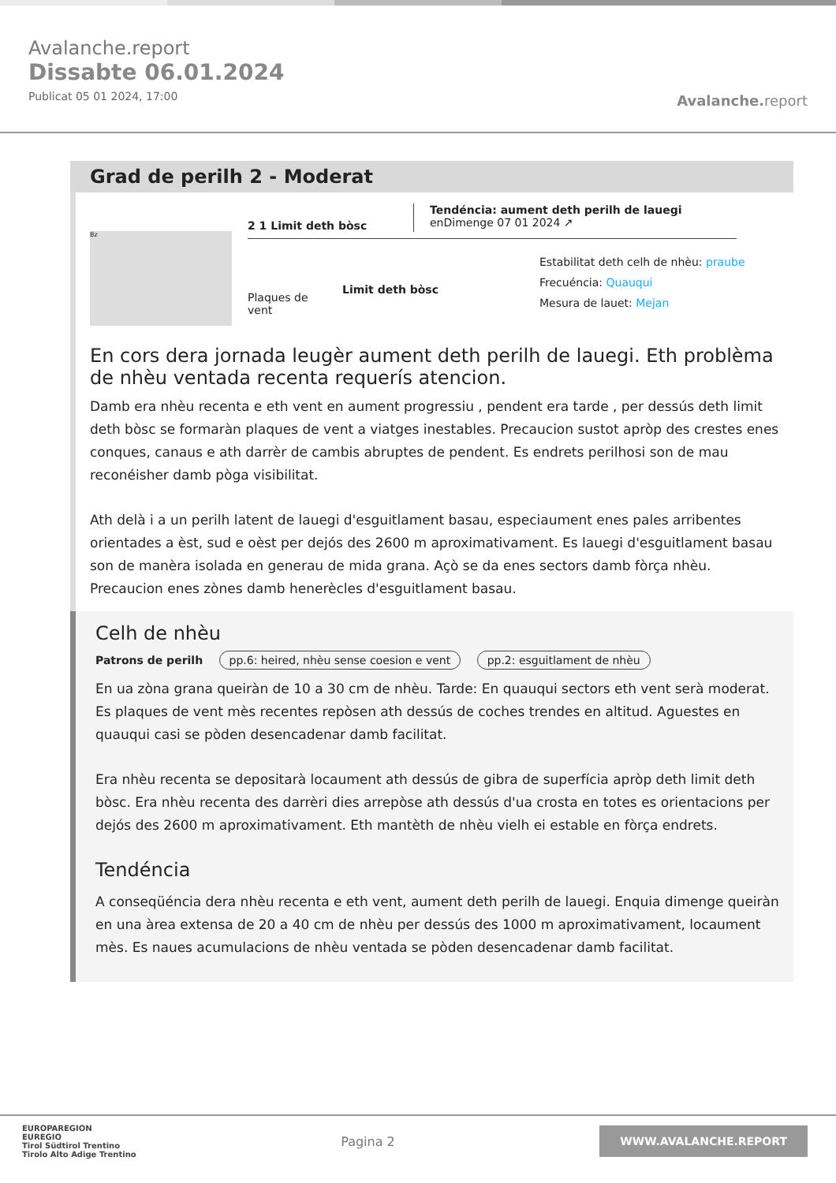Avalanche.report
Dissabte 06.01.2024
Publicat 05 01 2024, 17:00
Avalanche. report
Grad de perilh 2 - Moderat
Bz
2 1 Limit deth bòsc
Tendéncia: aument deth perilh de lauegi
enDimenge 07 01 2024 ↗
Plaques de vent
Limit deth bòsc
Estabilitat deth celh de nhèu: praube
Frecuéncia: Quauqui
Mesura de lauet: Mejan
En cors dera jornada leugèr aument deth perilh de lauegi. Eth problèma de nhèu ventada recenta requerís atencion.
Damb era nhèu recenta e eth vent en aument progressiu , pendent era tarde , per dessús deth limit deth bòsc se formaràn plaques de vent a viatges inestables. Precaucion sustot apròp des crestes enes conques, canaus e ath darrèr de cambis abruptes de pendent. Es endrets perilhosi son de mau reconéisher damb pòga visibilitat.
Ath delà i a un perilh latent de lauegi d'esguitlament basau, especiaument enes pales arribentes orientades a èst, sud e oèst per dejós des 2600 m aproximativament. Es lauegi d'esguitlament basau son de manèra isolada en generau de mida grana. Açò se da enes sectors damb fòrça nhèu. Precaucion enes zònes damb henerècles d'esguitlament basau.
Celh de nhèu
Patrons de perilh pp.6: heired, nhèu sense coesion e vent pp.2: esguitlament de nhèu
En ua zòna grana queiràn de 10 a 30 cm de nhèu. Tarde: En quauqui sectors eth vent serà moderat. Es plaques de vent mès recentes repòsen ath dessús de coches trendes en altitud. Aguestes en quauqui casi se pòden desencadenar damb facilitat.
Era nhèu recenta se depositarà locaument ath dessús de gibra de superfícia apròp deth limit deth bòsc. Era nhèu recenta des darrèri dies arrepòse ath dessús d'ua crosta en totes es orientacions per dejós des 2600 m aproximativament. Eth mantèth de nhèu vielh ei estable en fòrça endrets.
Tendéncia
A conseqüéncia dera nhèu recenta e eth vent, aument deth perilh de lauegi. Enquia dimenge queiràn en una àrea extensa de 20 a 40 cm de nhèu per dessús des 1000 m aproximativament, locaument mès. Es naues acumulacions de nhèu ventada se pòden desencadenar damb facilitat.
EUROPAREGION
EUREGIO
Tirol Südtirol Trentino
Tirolo Alto Adige Trentino
Pagina 2
WWW.AVALANCHE.REPORT